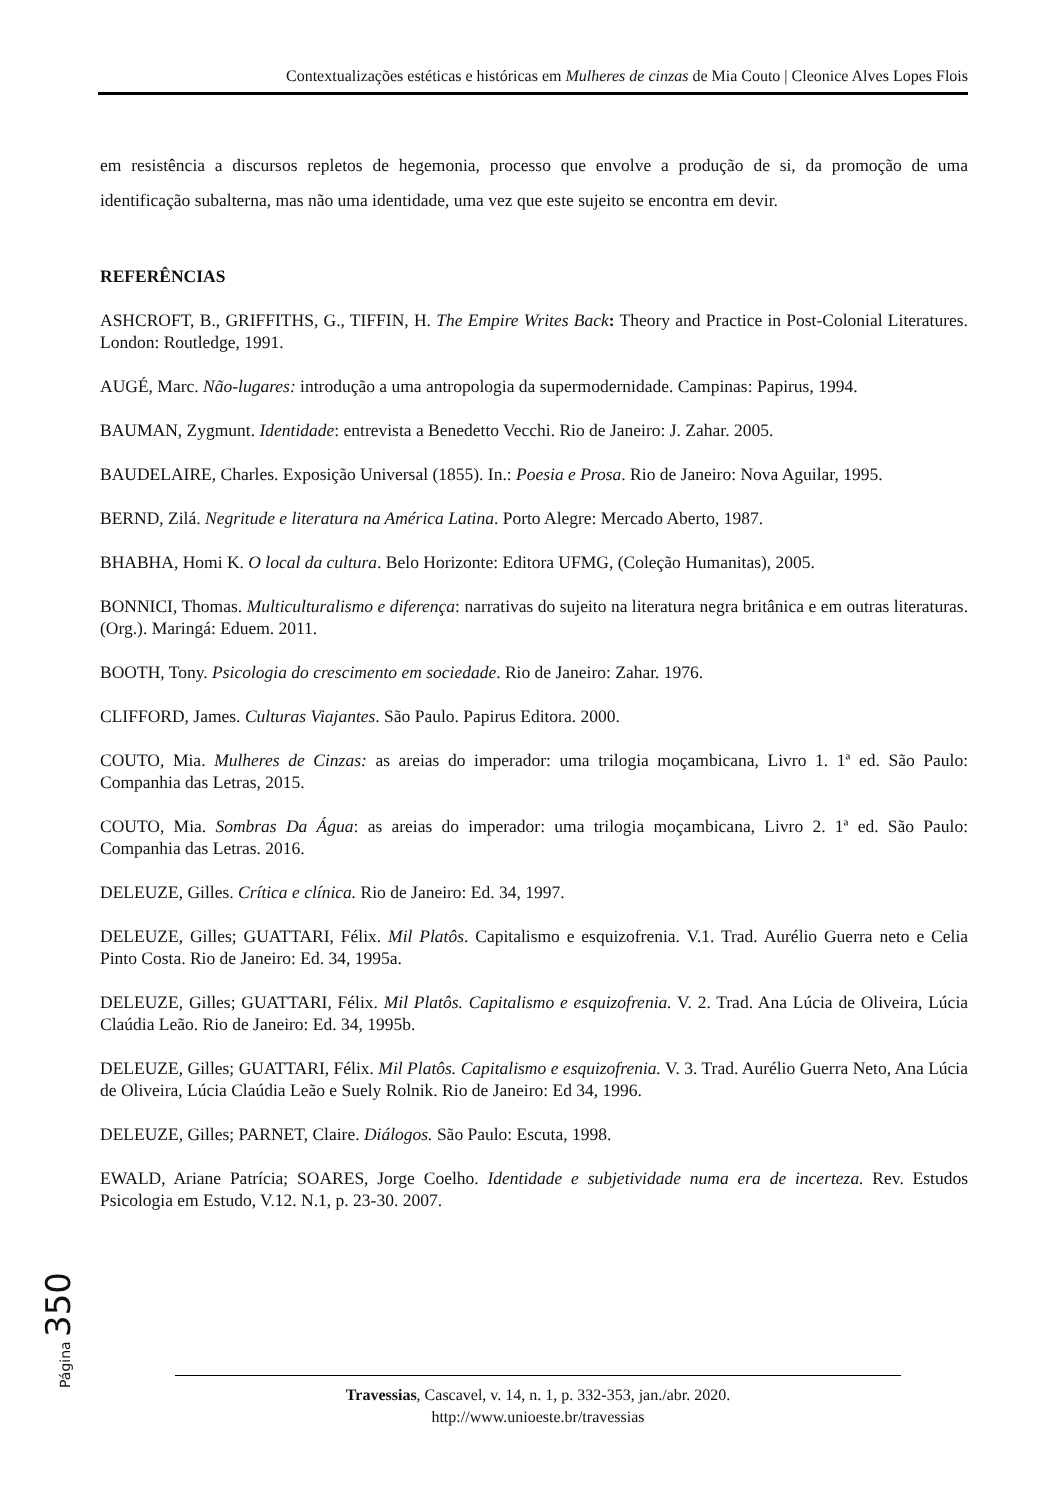Contextualizações estéticas e históricas em Mulheres de cinzas de Mia Couto | Cleonice Alves Lopes Flois
em resistência a discursos repletos de hegemonia, processo que envolve a produção de si, da promoção de uma identificação subalterna, mas não uma identidade, uma vez que este sujeito se encontra em devir.
REFERÊNCIAS
ASHCROFT, B., GRIFFITHS, G., TIFFIN, H. The Empire Writes Back: Theory and Practice in Post-Colonial Literatures. London: Routledge, 1991.
AUGÉ, Marc. Não-lugares: introdução a uma antropologia da supermodernidade. Campinas: Papirus, 1994.
BAUMAN, Zygmunt. Identidade: entrevista a Benedetto Vecchi. Rio de Janeiro: J. Zahar. 2005.
BAUDELAIRE, Charles. Exposição Universal (1855). In.: Poesia e Prosa. Rio de Janeiro: Nova Aguilar, 1995.
BERND, Zilá. Negritude e literatura na América Latina. Porto Alegre: Mercado Aberto, 1987.
BHABHA, Homi K. O local da cultura. Belo Horizonte: Editora UFMG, (Coleção Humanitas), 2005.
BONNICI, Thomas. Multiculturalismo e diferença: narrativas do sujeito na literatura negra britânica e em outras literaturas. (Org.). Maringá: Eduem. 2011.
BOOTH, Tony. Psicologia do crescimento em sociedade. Rio de Janeiro: Zahar. 1976.
CLIFFORD, James. Culturas Viajantes. São Paulo. Papirus Editora. 2000.
COUTO, Mia. Mulheres de Cinzas: as areias do imperador: uma trilogia moçambicana, Livro 1. 1ª ed. São Paulo: Companhia das Letras, 2015.
COUTO, Mia. Sombras Da Água: as areias do imperador: uma trilogia moçambicana, Livro 2. 1ª ed. São Paulo: Companhia das Letras. 2016.
DELEUZE, Gilles. Crítica e clínica. Rio de Janeiro: Ed. 34, 1997.
DELEUZE, Gilles; GUATTARI, Félix. Mil Platôs. Capitalismo e esquizofrenia. V.1. Trad. Aurélio Guerra neto e Celia Pinto Costa. Rio de Janeiro: Ed. 34, 1995a.
DELEUZE, Gilles; GUATTARI, Félix. Mil Platôs. Capitalismo e esquizofrenia. V. 2. Trad. Ana Lúcia de Oliveira, Lúcia Claúdia Leão. Rio de Janeiro: Ed. 34, 1995b.
DELEUZE, Gilles; GUATTARI, Félix. Mil Platôs. Capitalismo e esquizofrenia. V. 3. Trad. Aurélio Guerra Neto, Ana Lúcia de Oliveira, Lúcia Claúdia Leão e Suely Rolnik. Rio de Janeiro: Ed 34, 1996.
DELEUZE, Gilles; PARNET, Claire. Diálogos. São Paulo: Escuta, 1998.
EWALD, Ariane Patrícia; SOARES, Jorge Coelho. Identidade e subjetividade numa era de incerteza. Rev. Estudos Psicologia em Estudo, V.12. N.1, p. 23-30. 2007.
Página 350
Travessias, Cascavel, v. 14, n. 1, p. 332-353, jan./abr. 2020.
http://www.unioeste.br/travessias